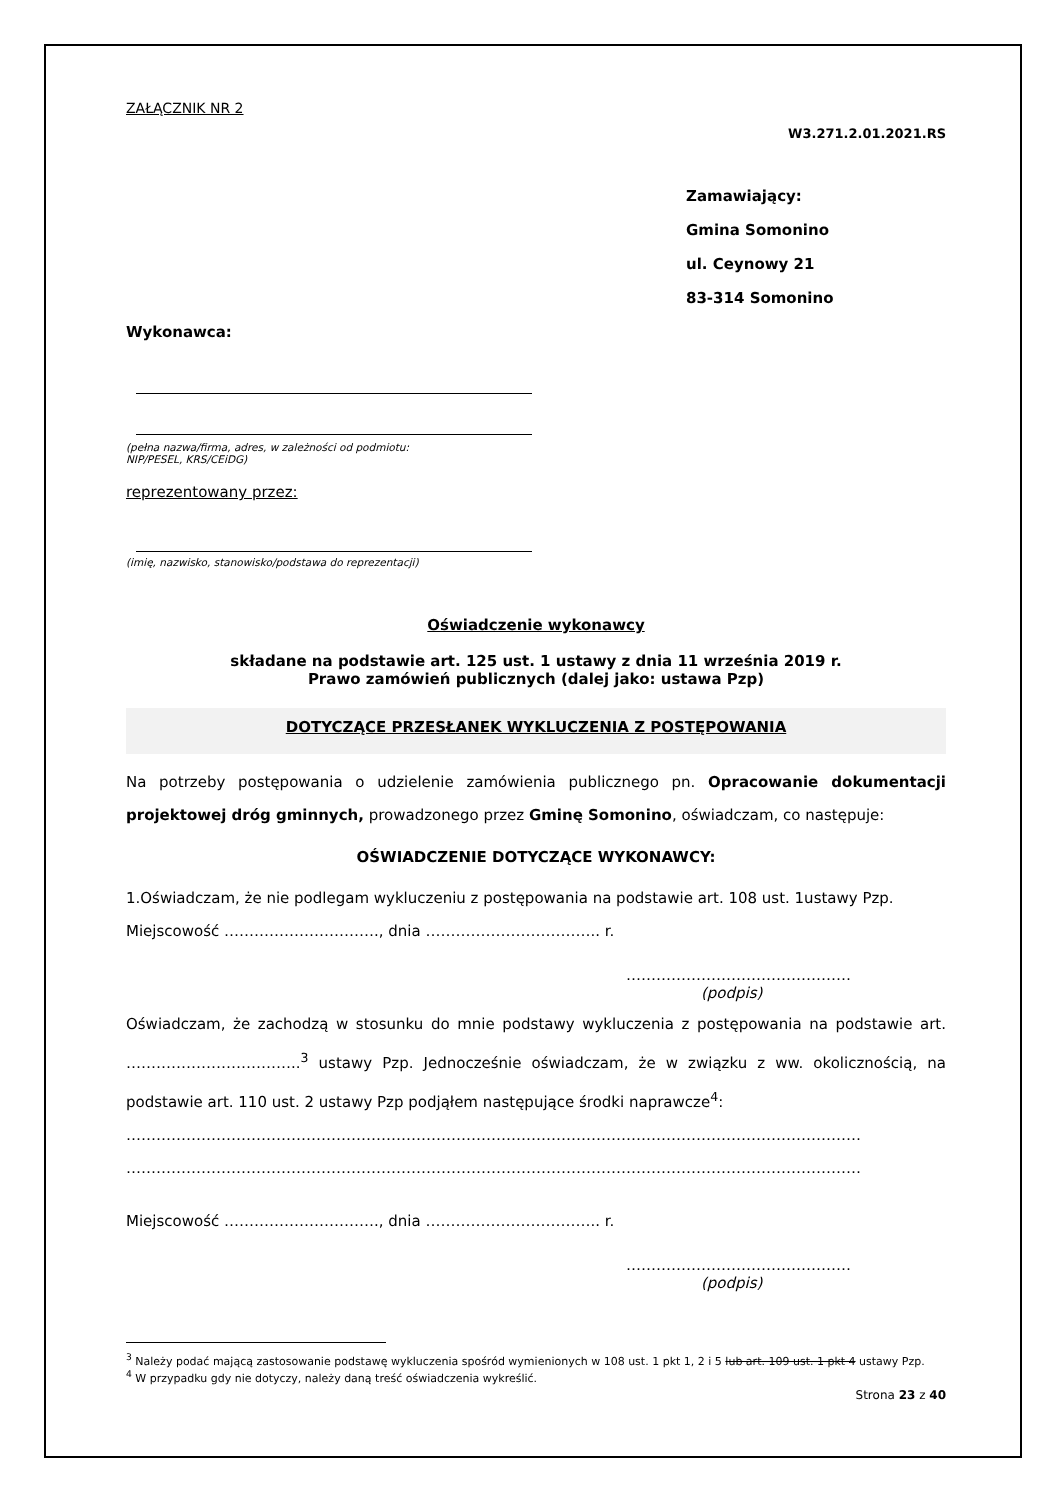ZAŁĄCZNIK NR 2
W3.271.2.01.2021.RS
Zamawiający:
Gmina Somonino
ul. Ceynowy 21
83-314 Somonino
Wykonawca:
(pełna nazwa/firma, adres, w zależności od podmiotu:
NIP/PESEL, KRS/CEiDG)
reprezentowany przez:
(imię, nazwisko, stanowisko/podstawa do reprezentacji)
Oświadczenie wykonawcy
składane na podstawie art. 125 ust. 1 ustawy z dnia 11 września 2019 r.
Prawo zamówień publicznych (dalej jako: ustawa Pzp)
DOTYCZĄCE PRZESŁANEK WYKLUCZENIA Z POSTĘPOWANIA
Na potrzeby postępowania o udzielenie zamówienia publicznego pn. Opracowanie dokumentacji projektowej dróg gminnych, prowadzonego przez Gminę Somonino, oświadczam, co następuje:
OŚWIADCZENIE DOTYCZĄCE WYKONAWCY:
1.Oświadczam, że nie podlegam wykluczeniu z postępowania na podstawie art. 108 ust. 1ustawy Pzp.
Miejscowość …………………………., dnia …………………………….. r.
………………………………………
(podpis)
Oświadczam, że zachodzą w stosunku do mnie podstawy wykluczenia z postępowania na podstawie art. ……………………………..<sup>3</sup> ustawy Pzp. Jednocześnie oświadczam, że w związku z ww. okolicznością, na podstawie art. 110 ust. 2 ustawy Pzp podjąłem następujące środki naprawcze<sup>4</sup>:
…………………………………………………………………………………………………………………………………
…………………………………………………………………………………………………………………………………
Miejscowość …………………………., dnia …………………………….. r.
………………………………………
(podpis)
<sup>3</sup> Należy podać mającą zastosowanie podstawę wykluczenia spośród wymienionych w 108 ust. 1 pkt 1, 2 i 5 lub art. 109 ust. 1 pkt 4 ustawy Pzp.
<sup>4</sup> W przypadku gdy nie dotyczy, należy daną treść oświadczenia wykreślić.
Strona 23 z 40